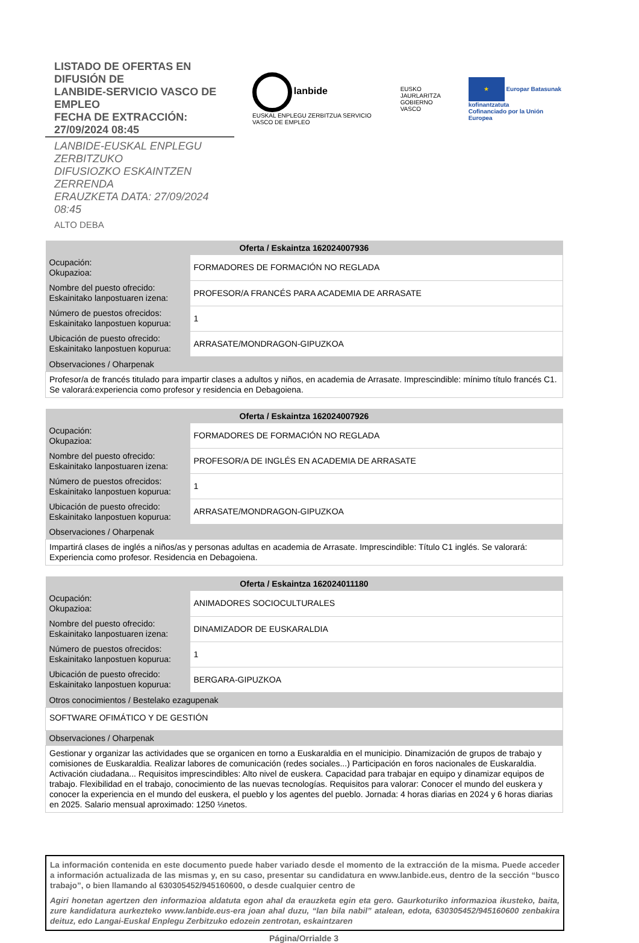LISTADO DE OFERTAS EN DIFUSIÓN DE
LANBIDE-SERVICIO VASCO DE EMPLEO
FECHA DE EXTRACCIÓN: 27/09/2024 08:45
LANBIDE-EUSKAL ENPLEGU ZERBITZUKO
DIFUSIOZKO ESKAINTZEN ZERRENDA
ERAUZKETA DATA: 27/09/2024 08:45
ALTO DEBA
lanbide
EUSKAL ENPLEGU ZERBITZUA SERVICIO VASCO DE EMPLEO
EUSKO JAURLARITZA
GOBIERNO VASCO
★ Europar Batasunak kofinantzatuta
Cofinanciado por la Unión Europea
| Oferta / Eskaintza 162024007936 | |
| --- | --- |
| Ocupación: Okupazioa: | FORMADORES DE FORMACIÓN NO REGLADA |
| Nombre del puesto ofrecido: Eskainitako lanpostuaren izena: | PROFESOR/A FRANCÉS PARA ACADEMIA DE ARRASATE |
| Número de puestos ofrecidos: Eskainitako lanpostuen kopurua: | 1 |
| Ubicación de puesto ofrecido: Eskainitako lanpostuen kopurua: | ARRASATE/MONDRAGON-GIPUZKOA |
| Observaciones / Oharpenak | |
| Profesor/a de francés titulado para impartir clases a adultos y niños, en academia de Arrasate. Imprescindible: mínimo título francés C1. Se valorará:experiencia como profesor y residencia en Debagoiena. | |
| Oferta / Eskaintza 162024007926 | |
| --- | --- |
| Ocupación: Okupazioa: | FORMADORES DE FORMACIÓN NO REGLADA |
| Nombre del puesto ofrecido: Eskainitako lanpostuaren izena: | PROFESOR/A DE INGLÉS EN ACADEMIA DE ARRASATE |
| Número de puestos ofrecidos: Eskainitako lanpostuen kopurua: | 1 |
| Ubicación de puesto ofrecido: Eskainitako lanpostuen kopurua: | ARRASATE/MONDRAGON-GIPUZKOA |
| Observaciones / Oharpenak | |
| Impartirá clases de inglés a niños/as y personas adultas en academia de Arrasate. Imprescindible: Título C1 inglés. Se valorará: Experiencia como profesor. Residencia en Debagoiena. | |
| Oferta / Eskaintza 162024011180 | |
| --- | --- |
| Ocupación: Okupazioa: | ANIMADORES SOCIOCULTURALES |
| Nombre del puesto ofrecido: Eskainitako lanpostuaren izena: | DINAMIZADOR DE EUSKARALDIA |
| Número de puestos ofrecidos: Eskainitako lanpostuen kopurua: | 1 |
| Ubicación de puesto ofrecido: Eskainitako lanpostuen kopurua: | BERGARA-GIPUZKOA |
| Otros conocimientos / Bestelako ezagupenak | |
| SOFTWARE OFIMÁTICO Y DE GESTIÓN | |
| Observaciones / Oharpenak | |
| Gestionar y organizar las actividades que se organicen en torno a Euskaraldia en el municipio. Dinamización de grupos de trabajo y comisiones de Euskaraldia. Realizar labores de comunicación (redes sociales...) Participación en foros nacionales de Euskaraldia. Activación ciudadana... Requisitos imprescindibles: Alto nivel de euskera. Capacidad para trabajar en equipo y dinamizar equipos de trabajo. Flexibilidad en el trabajo, conocimiento de las nuevas tecnologías. Requisitos para valorar: Conocer el mundo del euskera y conocer la experiencia en el mundo del euskera, el pueblo y los agentes del pueblo. Jornada: 4 horas diarias en 2024 y 6 horas diarias en 2025. Salario mensual aproximado: 1250 ⅓netos. | |
La información contenida en este documento puede haber variado desde el momento de la extracción de la misma. Puede acceder a información actualizada de las mismas y, en su caso, presentar su candidatura en www.lanbide.eus, dentro de la sección “busco trabajo”, o bien llamando al 630305452/945160600, o desde cualquier centro de
Agiri honetan agertzen den informazioa aldatuta egon ahal da erauzketa egin eta gero. Gaurkoturiko informazioa ikusteko, baita, zure kandidatura aurkezteko www.lanbide.eus-era joan ahal duzu, “lan bila nabil” atalean, edota, 630305452/945160600 zenbakira deituz, edo Langai-Euskal Enplegu Zerbitzuko edozein zentrotan, eskaintzaren
Página/Orrialde 3